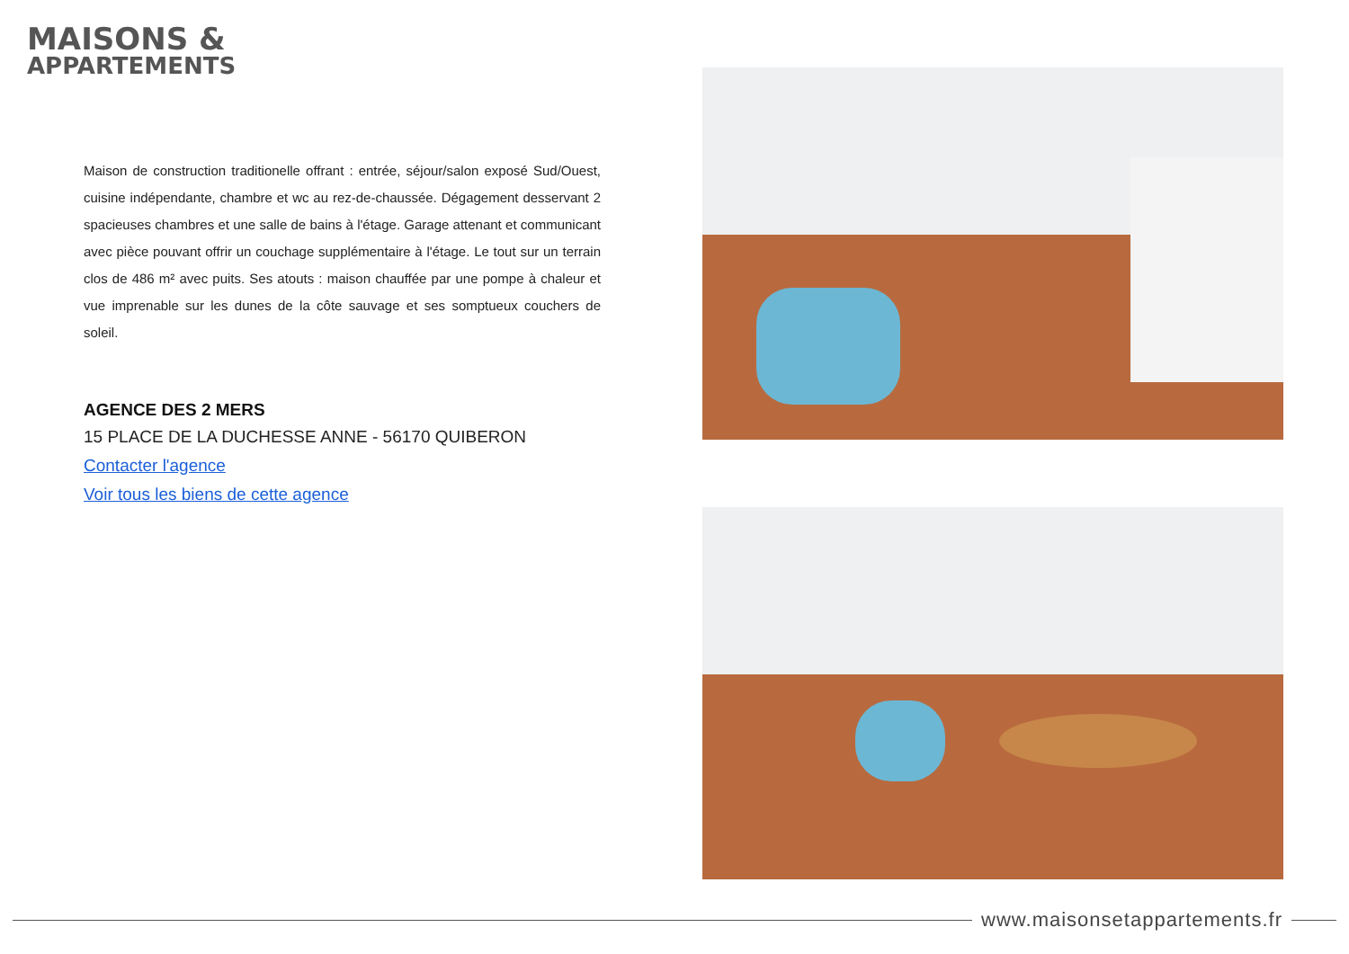MAISONS &
APPARTEMENTS
Maison de construction traditionelle offrant : entrée, séjour/salon exposé Sud/Ouest, cuisine indépendante, chambre et wc au rez-de-chaussée. Dégagement desservant 2 spacieuses chambres et une salle de bains à l'étage. Garage attenant et communicant avec pièce pouvant offrir un couchage supplémentaire à l'étage. Le tout sur un terrain clos de 486 m² avec puits. Ses atouts : maison chauffée par une pompe à chaleur et vue imprenable sur les dunes de la côte sauvage et ses somptueux couchers de soleil.
AGENCE DES 2 MERS
15 PLACE DE LA DUCHESSE ANNE - 56170 QUIBERON
Contacter l'agence
Voir tous les biens de cette agence
www.maisonsetappartements.fr